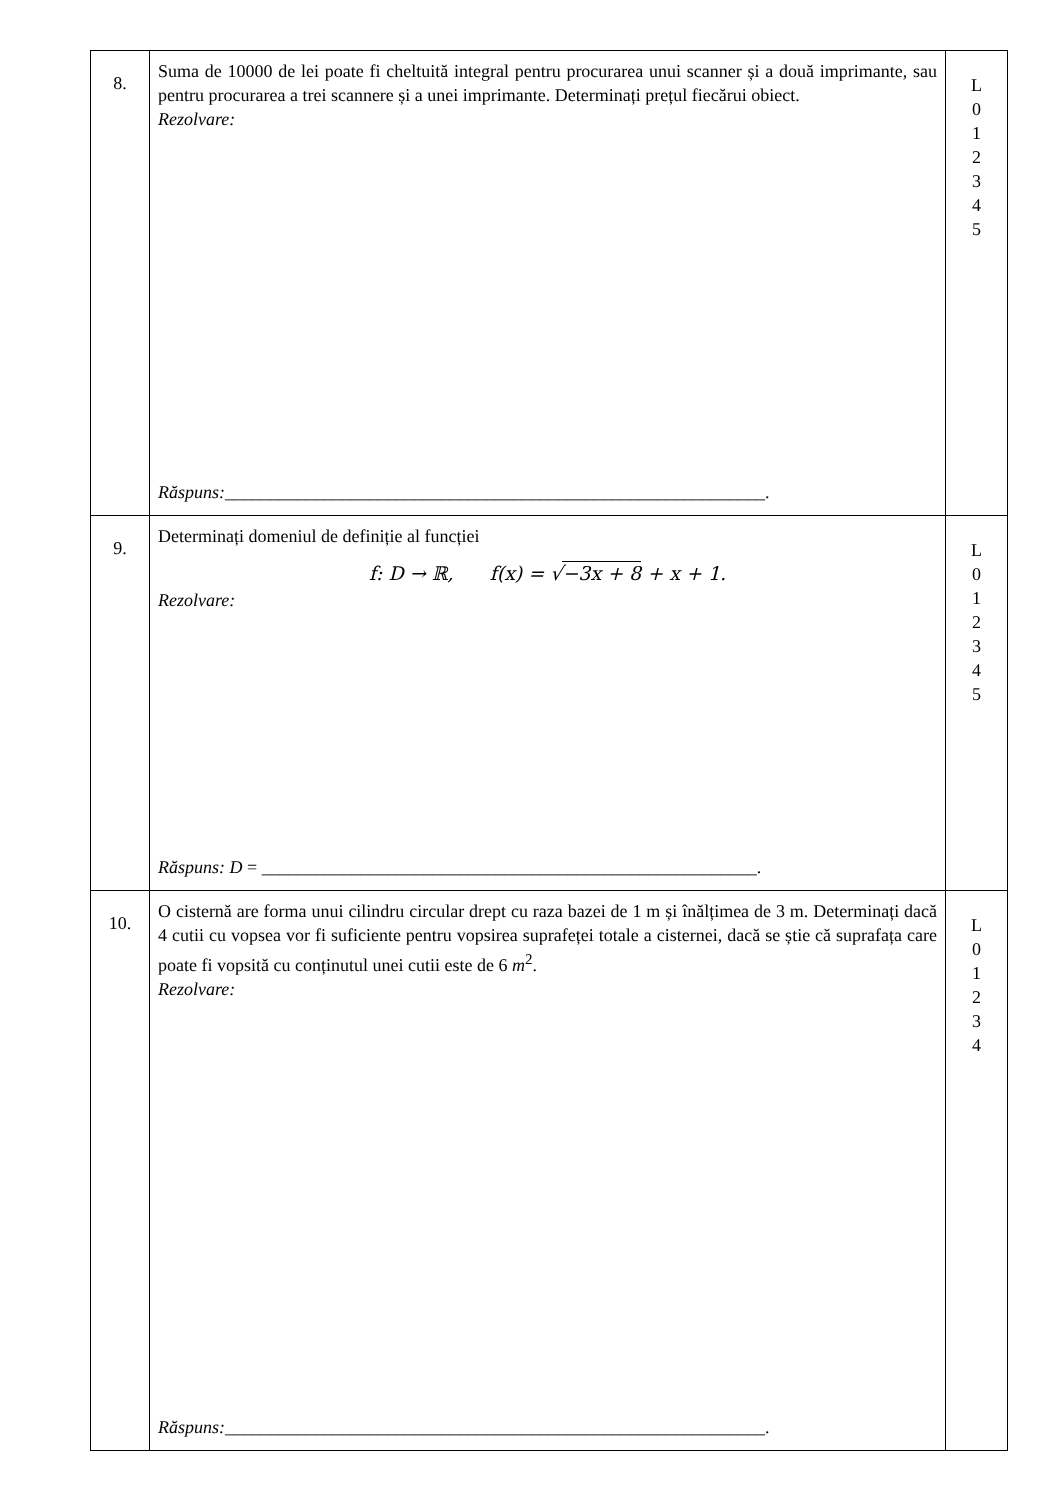| 8. | Suma de 10000 de lei poate fi cheltuită integral pentru procurarea unui scanner și a două imprimante, sau pentru procurarea a trei scannere și a unei imprimante. Determinați prețul fiecărui obiect. Rezolvare: Răspuns: ____________________________________________________________. | L 0 1 2 3 4 5 |
| 9. | Determinați domeniul de definiție al funcției f: D → ℝ, f(x) = √ −3x + 8 + x + 1. Rezolvare: Răspuns: D = _______________________________________________________. | L 0 1 2 3 4 5 |
| 10. | O cisternă are forma unui cilindru circular drept cu raza bazei de 1 m și înălțimea de 3 m. Determinați dacă 4 cutii cu vopsea vor fi suficiente pentru vopsirea suprafeței totale a cisternei, dacă se știe că suprafața care poate fi vopsită cu conținutul unei cutii este de 6 m<sup>2</sup>. Rezolvare: Răspuns: ____________________________________________________________. | L 0 1 2 3 4 |